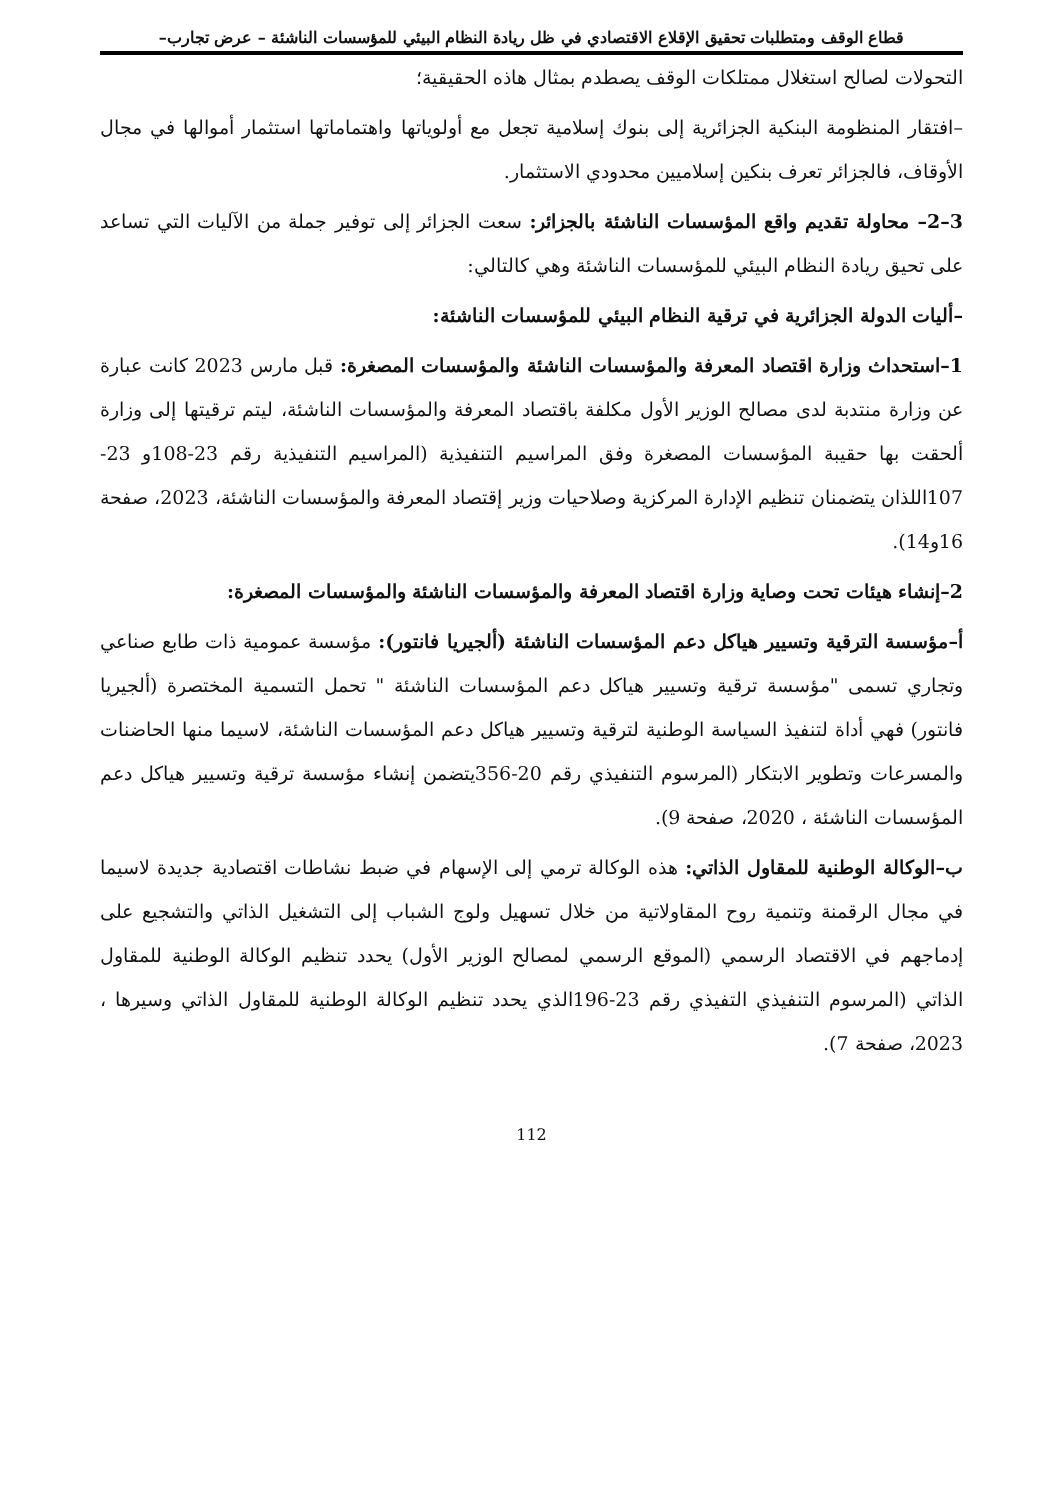قطاع الوقف ومتطلبات تحقيق الإقلاع الاقتصادي في ظل ريادة النظام البيئي للمؤسسات الناشئة – عرض تجارب–
التحولات لصالح استغلال ممتلكات الوقف يصطدم بمثال هاذه الحقيقية؛
–افتقار المنظومة البنكية الجزائرية إلى بنوك إسلامية تجعل مع أولوياتها واهتماماتها استثمار أموالها في مجال الأوقاف، فالجزائر تعرف بنكين إسلاميين محدودي الاستثمار.
3–2– محاولة تقديم واقع المؤسسات الناشئة بالجزائر: سعت الجزائر إلى توفير جملة من الآليات التي تساعد على تحيق ريادة النظام البيئي للمؤسسات الناشئة وهي كالتالي:
–أليات الدولة الجزائرية في ترقية النظام البيئي للمؤسسات الناشئة:
1–استحداث وزارة اقتصاد المعرفة والمؤسسات الناشئة والمؤسسات المصغرة: قبل مارس 2023 كانت عبارة عن وزارة منتدبة لدى مصالح الوزير الأول مكلفة باقتصاد المعرفة والمؤسسات الناشئة، ليتم ترقيتها إلى وزارة ألحقت بها حقيبة المؤسسات المصغرة وفق المراسيم التنفيذية (المراسيم التنفيذية رقم 23-108و 23-107اللذان يتضمنان تنظيم الإدارة المركزية وصلاحيات وزير إقتصاد المعرفة والمؤسسات الناشئة، 2023، صفحة 16و14).
2–إنشاء هيئات تحت وصاية وزارة اقتصاد المعرفة والمؤسسات الناشئة والمؤسسات المصغرة:
أ–مؤسسة الترقية وتسيير هياكل دعم المؤسسات الناشئة (ألجيريا فانتور): مؤسسة عمومية ذات طابع صناعي وتجاري تسمى "مؤسسة ترقية وتسيير هياكل دعم المؤسسات الناشئة " تحمل التسمية المختصرة (ألجيريا فانتور) فهي أداة لتنفيذ السياسة الوطنية لترقية وتسيير هياكل دعم المؤسسات الناشئة، لاسيما منها الحاضنات والمسرعات وتطوير الابتكار (المرسوم التنفيذي رقم 20-356يتضمن إنشاء مؤسسة ترقية وتسيير هياكل دعم المؤسسات الناشئة ، 2020، صفحة 9).
ب–الوكالة الوطنية للمقاول الذاتي: هذه الوكالة ترمي إلى الإسهام في ضبط نشاطات اقتصادية جديدة لاسيما في مجال الرقمنة وتنمية روح المقاولاتية من خلال تسهيل ولوج الشباب إلى التشغيل الذاتي والتشجيع على إدماجهم في الاقتصاد الرسمي (الموقع الرسمي لمصالح الوزير الأول) يحدد تنظيم الوكالة الوطنية للمقاول الذاتي (المرسوم التنفيذي التفيذي رقم 23-196الذي يحدد تنظيم الوكالة الوطنية للمقاول الذاتي وسيرها ، 2023، صفحة 7).
112